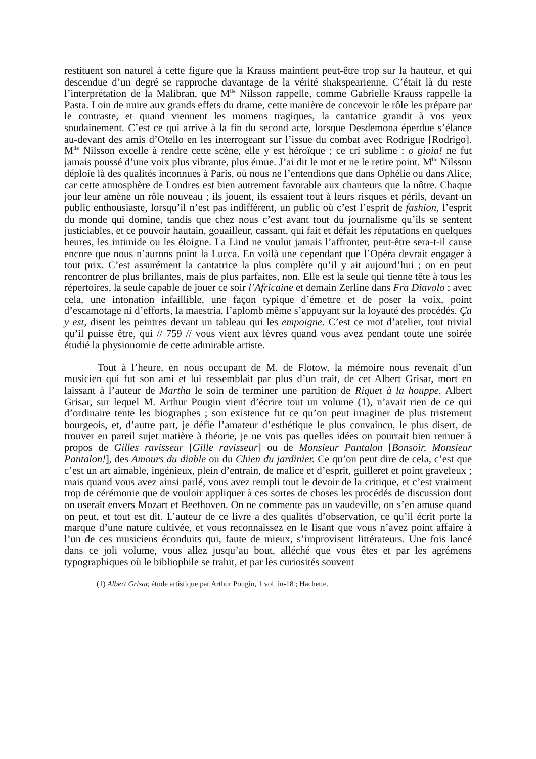restituent son naturel à cette figure que la Krauss maintient peut-être trop sur la hauteur, et qui descendue d’un degré se rapproche davantage de la vérité shakspearienne. C’était là du reste l’interprétation de la Malibran, que M<sup>lle</sup> Nilsson rappelle, comme Gabrielle Krauss rappelle la Pasta. Loin de nuire aux grands effets du drame, cette manière de concevoir le rôle les prépare par le contraste, et quand viennent les momens tragiques, la cantatrice grandit à vos yeux soudainement. C’est ce qui arrive à la fin du second acte, lorsque Desdemona éperdue s’élance au-devant des amis d’Otello en les interrogeant sur l’issue du combat avec Rodrigue [Rodrigo]. M<sup>lle</sup> Nilsson excelle à rendre cette scène, elle y est héroïque ; ce cri sublime : o gioia! ne fut jamais poussé d’une voix plus vibrante, plus émue. J’ai dit le mot et ne le retire point. M<sup>lle</sup> Nilsson déploie là des qualités inconnues à Paris, où nous ne l’entendions que dans Ophélie ou dans Alice, car cette atmosphère de Londres est bien autrement favorable aux chanteurs que la nôtre. Chaque jour leur amène un rôle nouveau ; ils jouent, ils essaient tout à leurs risques et périls, devant un public enthousiaste, lorsqu’il n’est pas indifférent, un public où c’est l’esprit de fashion, l’esprit du monde qui domine, tandis que chez nous c’est avant tout du journalisme qu’ils se sentent justiciables, et ce pouvoir hautain, gouailleur, cassant, qui fait et défait les réputations en quelques heures, les intimide ou les éloigne. La Lind ne voulut jamais l’affronter, peut-être sera-t-il cause encore que nous n’aurons point la Lucca. En voilà une cependant que l’Opéra devrait engager à tout prix. C’est assurément la cantatrice la plus complète qu’il y ait aujourd’hui ; on en peut rencontrer de plus brillantes, mais de plus parfaites, non. Elle est la seule qui tienne tête à tous les répertoires, la seule capable de jouer ce soir l’Africaine et demain Zerline dans Fra Diavolo ; avec cela, une intonation infaillible, une façon typique d’émettre et de poser la voix, point d’escamotage ni d’efforts, la maestria, l’aplomb même s’appuyant sur la loyauté des procédés. Ça y est, disent les peintres devant un tableau qui les empoigne. C’est ce mot d’atelier, tout trivial qu’il puisse être, qui // 759 // vous vient aux lèvres quand vous avez pendant toute une soirée étudié la physionomie de cette admirable artiste.
Tout à l’heure, en nous occupant de M. de Flotow, la mémoire nous revenait d’un musicien qui fut son ami et lui ressemblait par plus d’un trait, de cet Albert Grisar, mort en laissant à l’auteur de Martha le soin de terminer une partition de Riquet à la houppe. Albert Grisar, sur lequel M. Arthur Pougin vient d’écrire tout un volume (1), n’avait rien de ce qui d’ordinaire tente les biographes ; son existence fut ce qu’on peut imaginer de plus tristement bourgeois, et, d’autre part, je défie l’amateur d’esthétique le plus convaincu, le plus disert, de trouver en pareil sujet matière à théorie, je ne vois pas quelles idées on pourrait bien remuer à propos de Gilles ravisseur [Gille ravisseur] ou de Monsieur Pantalon [Bonsoir, Monsieur Pantalon!], des Amours du diable ou du Chien du jardinier. Ce qu’on peut dire de cela, c’est que c’est un art aimable, ingénieux, plein d’entrain, de malice et d’esprit, guilleret et point graveleux ; mais quand vous avez ainsi parlé, vous avez rempli tout le devoir de la critique, et c’est vraiment trop de cérémonie que de vouloir appliquer à ces sortes de choses les procédés de discussion dont on userait envers Mozart et Beethoven. On ne commente pas un vaudeville, on s’en amuse quand on peut, et tout est dit. L’auteur de ce livre a des qualités d’observation, ce qu’il écrit porte la marque d’une nature cultivée, et vous reconnaissez en le lisant que vous n’avez point affaire à l’un de ces musiciens éconduits qui, faute de mieux, s’improvisent littérateurs. Une fois lancé dans ce joli volume, vous allez jusqu’au bout, alléché que vous êtes et par les agrémens typographiques où le bibliophile se trahit, et par les curiosités souvent
(1) Albert Grisar, étude artistique par Arthur Pougin, 1 vol. in-18 ; Hachette.